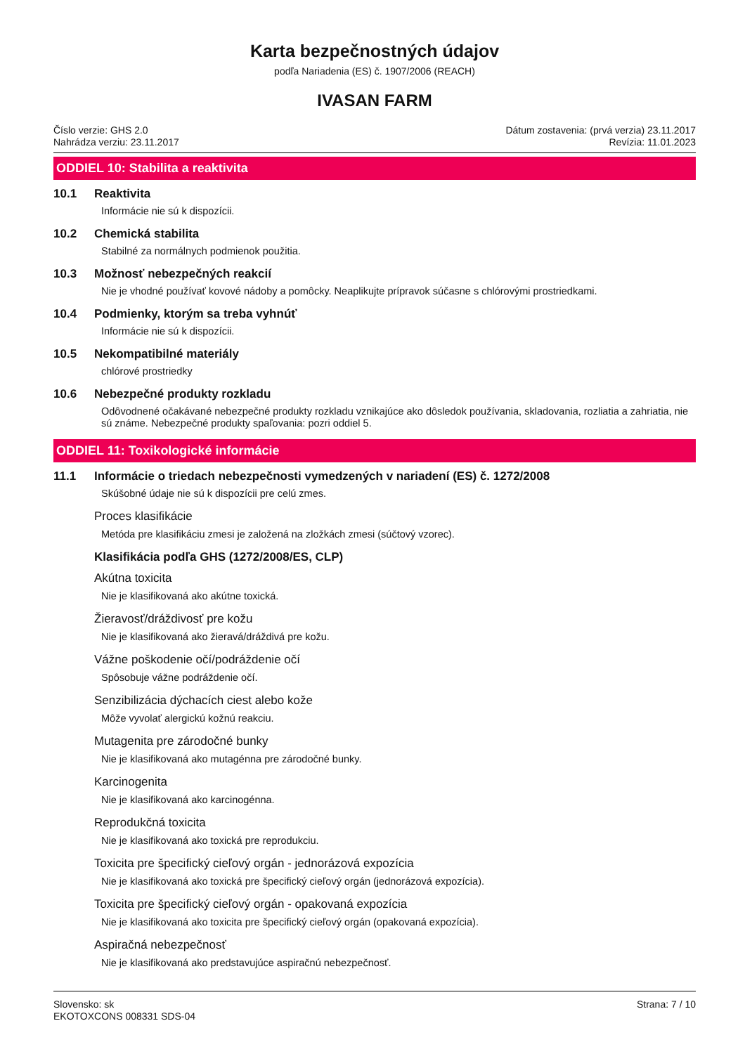Karta bezpečnostných údajov
podľa Nariadenia (ES) č. 1907/2006 (REACH)
IVASAN FARM
Číslo verzie: GHS 2.0
Nahrádza verziu: 23.11.2017
Dátum zostavenia: (prvá verzia) 23.11.2017
Revízia: 11.01.2023
ODDIEL 10: Stabilita a reaktivita
10.1 Reaktivita
Informácie nie sú k dispozícii.
10.2 Chemická stabilita
Stabilné za normálnych podmienok použitia.
10.3 Možnosť nebezpečných reakcií
Nie je vhodné používať kovové nádoby a pomôcky. Neaplikujte prípravok súčasne s chlórovými prostriedkami.
10.4 Podmienky, ktorým sa treba vyhnúť
Informácie nie sú k dispozícii.
10.5 Nekompatibilné materiály
chlórové prostriedky
10.6 Nebezpečné produkty rozkladu
Odôvodnené očakávané nebezpečné produkty rozkladu vznikajúce ako dôsledok používania, skladovania, rozliatia a zahriatia, nie sú známe. Nebezpečné produkty spaľovania: pozri oddiel 5.
ODDIEL 11: Toxikologické informácie
11.1 Informácie o triedach nebezpečnosti vymedzených v nariadení (ES) č. 1272/2008
Skúšobné údaje nie sú k dispozícii pre celú zmes.
Proces klasifikácie
Metóda pre klasifikáciu zmesi je založená na zložkách zmesi (súčtový vzorec).
Klasifikácia podľa GHS (1272/2008/ES, CLP)
Akútna toxicita
Nie je klasifikovaná ako akútne toxická.
Žieravosť/dráždivosť pre kožu
Nie je klasifikovaná ako žieravá/dráždivá pre kožu.
Vážne poškodenie očí/podráždenie očí
Spôsobuje vážne podráždenie očí.
Senzibilizácia dýchacích ciest alebo kože
Môže vyvolať alergickú kožnú reakciu.
Mutagenita pre zárodočné bunky
Nie je klasifikovaná ako mutagénna pre zárodočné bunky.
Karcinogenita
Nie je klasifikovaná ako karcinogénna.
Reprodukčná toxicita
Nie je klasifikovaná ako toxická pre reprodukciu.
Toxicita pre špecifický cieľový orgán - jednorázová expozícia
Nie je klasifikovaná ako toxická pre špecifický cieľový orgán (jednorázová expozícia).
Toxicita pre špecifický cieľový orgán - opakovaná expozícia
Nie je klasifikovaná ako toxicita pre špecifický cieľový orgán (opakovaná expozícia).
Aspiračná nebezpečnosť
Nie je klasifikovaná ako predstavujúce aspiračnú nebezpečnosť.
Slovensko: sk
EKOTOXCONS 008331 SDS-04
Strana: 7 / 10